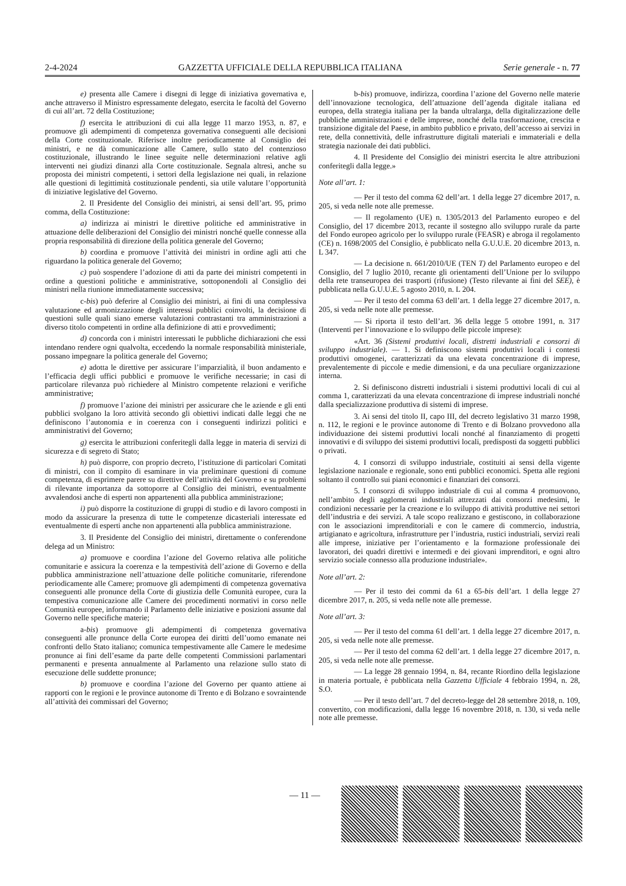2-4-2024 GAZZETTA UFFICIALE DELLA REPUBBLICA ITALIANA Serie generale - n. 77
e) presenta alle Camere i disegni di legge di iniziativa governativa e, anche attraverso il Ministro espressamente delegato, esercita le facoltà del Governo di cui all’art. 72 della Costituzione;
f) esercita le attribuzioni di cui alla legge 11 marzo 1953, n. 87, e promuove gli adempimenti di competenza governativa conseguenti alle decisioni della Corte costituzionale. Riferisce inoltre periodicamente al Consiglio dei ministri, e ne dà comunicazione alle Camere, sullo stato del contenzioso costituzionale, illustrando le linee seguite nelle determinazioni relative agli interventi nei giudizi dinanzi alla Corte costituzionale. Segnala altresì, anche su proposta dei ministri competenti, i settori della legislazione nei quali, in relazione alle questioni di legittimità costituzionale pendenti, sia utile valutare l’opportunità di iniziative legislative del Governo.
2. Il Presidente del Consiglio dei ministri, ai sensi dell’art. 95, primo comma, della Costituzione:
a) indirizza ai ministri le direttive politiche ed amministrative in attuazione delle deliberazioni del Consiglio dei ministri nonché quelle connesse alla propria responsabilità di direzione della politica generale del Governo;
b) coordina e promuove l’attività dei ministri in ordine agli atti che riguardano la politica generale del Governo;
c) può sospendere l’adozione di atti da parte dei ministri competenti in ordine a questioni politiche e amministrative, sottoponendoli al Consiglio dei ministri nella riunione immediatamente successiva;
c-bis) può deferire al Consiglio dei ministri, ai fini di una complessiva valutazione ed armonizzazione degli interessi pubblici coinvolti, la decisione di questioni sulle quali siano emerse valutazioni contrastanti tra amministrazioni a diverso titolo competenti in ordine alla definizione di atti e provvedimenti;
d) concorda con i ministri interessati le pubbliche dichiarazioni che essi intendano rendere ogni qualvolta, eccedendo la normale responsabilità ministeriale, possano impegnare la politica generale del Governo;
e) adotta le direttive per assicurare l’imparzialità, il buon andamento e l’efficacia degli uffici pubblici e promuove le verifiche necessarie; in casi di particolare rilevanza può richiedere al Ministro competente relazioni e verifiche amministrative;
f) promuove l’azione dei ministri per assicurare che le aziende e gli enti pubblici svolgano la loro attività secondo gli obiettivi indicati dalle leggi che ne definiscono l’autonomia e in coerenza con i conseguenti indirizzi politici e amministrativi del Governo;
g) esercita le attribuzioni conferitegli dalla legge in materia di servizi di sicurezza e di segreto di Stato;
h) può disporre, con proprio decreto, l’istituzione di particolari Comitati di ministri, con il compito di esaminare in via preliminare questioni di comune competenza, di esprimere parere su direttive dell’attività del Governo e su problemi di rilevante importanza da sottoporre al Consiglio dei ministri, eventualmente avvalendosi anche di esperti non appartenenti alla pubblica amministrazione;
i) può disporre la costituzione di gruppi di studio e di lavoro composti in modo da assicurare la presenza di tutte le competenze dicasteriali interessate ed eventualmente di esperti anche non appartenenti alla pubblica amministrazione.
3. Il Presidente del Consiglio dei ministri, direttamente o conferendone delega ad un Ministro:
a) promuove e coordina l’azione del Governo relativa alle politiche comunitarie e assicura la coerenza e la tempestività dell’azione di Governo e della pubblica amministrazione nell’attuazione delle politiche comunitarie, riferendone periodicamente alle Camere; promuove gli adempimenti di competenza governativa conseguenti alle pronunce della Corte di giustizia delle Comunità europee, cura la tempestiva comunicazione alle Camere dei procedimenti normativi in corso nelle Comunità europee, informando il Parlamento delle iniziative e posizioni assunte dal Governo nelle specifiche materie;
a-bis) promuove gli adempimenti di competenza governativa conseguenti alle pronunce della Corte europea dei diritti dell’uomo emanate nei confronti dello Stato italiano; comunica tempestivamente alle Camere le medesime pronunce ai fini dell’esame da parte delle competenti Commissioni parlamentari permanenti e presenta annualmente al Parlamento una relazione sullo stato di esecuzione delle suddette pronunce;
b) promuove e coordina l’azione del Governo per quanto attiene ai rapporti con le regioni e le province autonome di Trento e di Bolzano e sovraintende all’attività dei commissari del Governo;
b-bis) promuove, indirizza, coordina l’azione del Governo nelle materie dell’innovazione tecnologica, dell’attuazione dell’agenda digitale italiana ed europea, della strategia italiana per la banda ultralarga, della digitalizzazione delle pubbliche amministrazioni e delle imprese, nonché della trasformazione, crescita e transizione digitale del Paese, in ambito pubblico e privato, dell’accesso ai servizi in rete, della connettività, delle infrastrutture digitali materiali e immateriali e della strategia nazionale dei dati pubblici.
4. Il Presidente del Consiglio dei ministri esercita le altre attribuzioni conferitegli dalla legge.»
Note all’art. 1:
— Per il testo del comma 62 dell’art. 1 della legge 27 dicembre 2017, n. 205, si veda nelle note alle premesse.
— Il regolamento (UE) n. 1305/2013 del Parlamento europeo e del Consiglio, del 17 dicembre 2013, recante il sostegno allo sviluppo rurale da parte del Fondo europeo agricolo per lo sviluppo rurale (FEASR) e abroga il regolamento (CE) n. 1698/2005 del Consiglio, è pubblicato nella G.U.U.E. 20 dicembre 2013, n. L 347.
— La decisione n. 661/2010/UE (TEN T) del Parlamento europeo e del Consiglio, del 7 luglio 2010, recante gli orientamenti dell’Unione per lo sviluppo della rete transeuropea dei trasporti (rifusione) (Testo rilevante ai fini del SEE), è pubblicata nella G.U.U.E. 5 agosto 2010, n. L 204.
— Per il testo del comma 63 dell’art. 1 della legge 27 dicembre 2017, n. 205, si veda nelle note alle premesse.
— Si riporta il testo dell’art. 36 della legge 5 ottobre 1991, n. 317 (Interventi per l’innovazione e lo sviluppo delle piccole imprese):
«Art. 36 (Sistemi produttivi locali, distretti industriali e consorzi di sviluppo industriale). — 1. Si definiscono sistemi produttivi locali i contesti produttivi omogenei, caratterizzati da una elevata concentrazione di imprese, prevalentemente di piccole e medie dimensioni, e da una peculiare organizzazione interna.
2. Si definiscono distretti industriali i sistemi produttivi locali di cui al comma 1, caratterizzati da una elevata concentrazione di imprese industriali nonché dalla specializzazione produttiva di sistemi di imprese.
3. Ai sensi del titolo II, capo III, del decreto legislativo 31 marzo 1998, n. 112, le regioni e le province autonome di Trento e di Bolzano provvedono alla individuazione dei sistemi produttivi locali nonché al finanziamento di progetti innovativi e di sviluppo dei sistemi produttivi locali, predisposti da soggetti pubblici o privati.
4. I consorzi di sviluppo industriale, costituiti ai sensi della vigente legislazione nazionale e regionale, sono enti pubblici economici. Spetta alle regioni soltanto il controllo sui piani economici e finanziari dei consorzi.
5. I consorzi di sviluppo industriale di cui al comma 4 promuovono, nell’ambito degli agglomerati industriali attrezzati dai consorzi medesimi, le condizioni necessarie per la creazione e lo sviluppo di attività produttive nei settori dell’industria e dei servizi. A tale scopo realizzano e gestiscono, in collaborazione con le associazioni imprenditoriali e con le camere di commercio, industria, artigianato e agricoltura, infrastrutture per l’industria, rustici industriali, servizi reali alle imprese, iniziative per l’orientamento e la formazione professionale dei lavoratori, dei quadri direttivi e intermedi e dei giovani imprenditori, e ogni altro servizio sociale connesso alla produzione industriale».
Note all’art. 2:
— Per il testo dei commi da 61 a 65-bis dell’art. 1 della legge 27 dicembre 2017, n. 205, si veda nelle note alle premesse.
Note all’art. 3:
— Per il testo del comma 61 dell’art. 1 della legge 27 dicembre 2017, n. 205, si veda nelle note alle premesse.
— Per il testo del comma 62 dell’art. 1 della legge 27 dicembre 2017, n. 205, si veda nelle note alle premesse.
— La legge 28 gennaio 1994, n. 84, recante Riordino della legislazione in materia portuale, è pubblicata nella Gazzetta Ufficiale 4 febbraio 1994, n. 28, S.O.
— Per il testo dell’art. 7 del decreto-legge del 28 settembre 2018, n. 109, convertito, con modificazioni, dalla legge 16 novembre 2018, n. 130, si veda nelle note alle premesse.
— 11 —